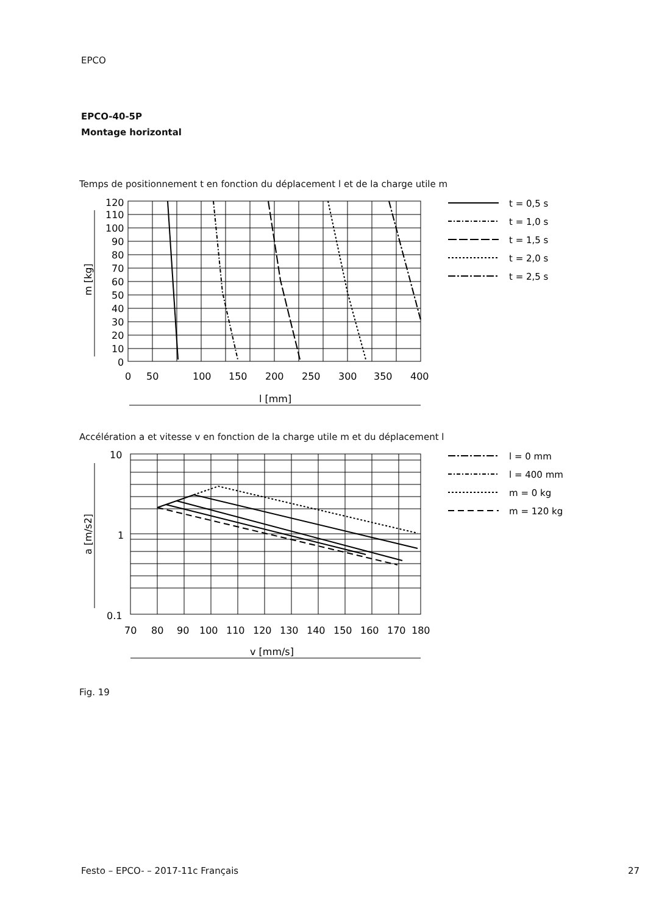EPCO
EPCO-40-5P
Montage horizontal
Temps de positionnement t en fonction du déplacement l et de la charge utile m
120
110
100
90
80
70
60
50
40
30
20
10
0
0
50
100
150
200
250
300
350
400
l [mm]
m [kg]
10
1
0.1
70
80
90
100
110
120
130
140
150
160
170
180
v [mm/s]
a [m/s2]
t = 0,5 s
t = 1,0 s
t = 1,5 s
t = 2,0 s
t = 2,5 s
l = 0 mm
l = 400 mm
m = 0 kg
m = 120 kg
Accélération a et vitesse v en fonction de la charge utile m et du déplacement l
Fig. 19
Festo – EPCO- – 2017-11c Français
27